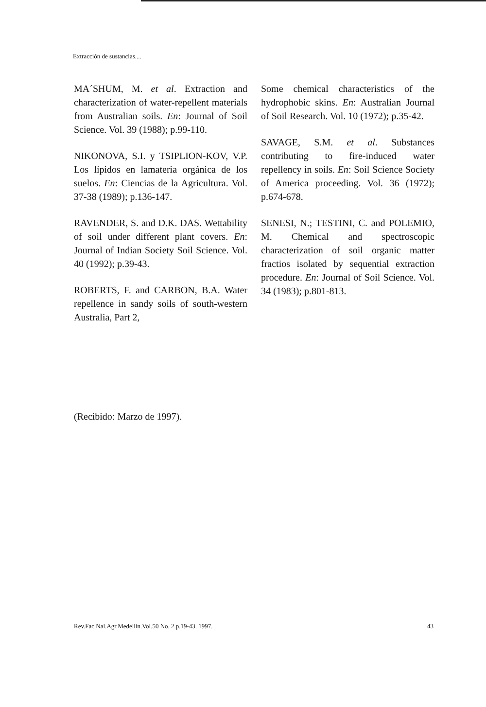Extracción de sustancias....
MA´SHUM, M. et al. Extraction and characterization of water-repellent materials from Australian soils. En: Journal of Soil Science. Vol. 39 (1988); p.99-110.
NIKONOVA, S.I. y TSIPLION-KOV, V.P. Los lípidos en lamateria orgánica de los suelos. En: Ciencias de la Agricultura. Vol. 37-38 (1989); p.136-147.
RAVENDER, S. and D.K. DAS. Wettability of soil under different plant covers. En: Journal of Indian Society Soil Science. Vol. 40 (1992); p.39-43.
ROBERTS, F. and CARBON, B.A. Water repellence in sandy soils of south-western Australia, Part 2,
Some chemical characteristics of the hydrophobic skins. En: Australian Journal of Soil Research. Vol. 10 (1972); p.35-42.
SAVAGE, S.M. et al. Substances contributing to fire-induced water repellency in soils. En: Soil Science Society of America proceeding. Vol. 36 (1972); p.674-678.
SENESI, N.; TESTINI, C. and POLEMIO, M. Chemical and spectroscopic characterization of soil organic matter fractios isolated by sequential extraction procedure. En: Journal of Soil Science. Vol. 34 (1983); p.801-813.
(Recibido: Marzo de 1997).
Rev.Fac.Nal.Agr.Medellin.Vol.50 No. 2.p.19-43. 1997. 43